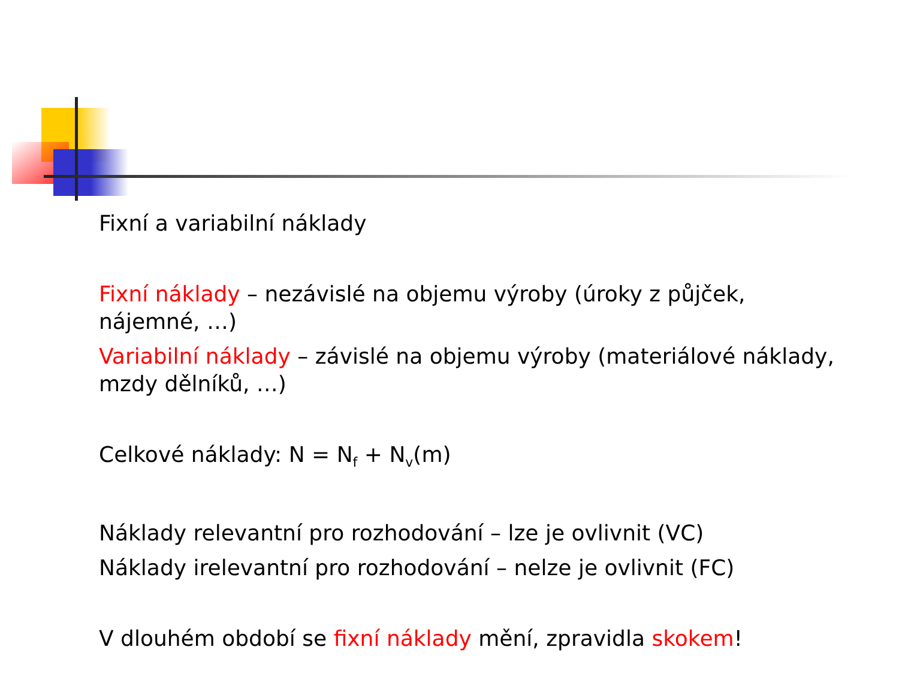Fixní a variabilní náklady
Fixní náklady – nezávislé na objemu výroby (úroky z půjček, nájemné, …)
Variabilní náklady – závislé na objemu výroby (materiálové náklady, mzdy dělníků, …)
Celkové náklady: N = N<sub>f</sub> + N<sub>v</sub>(m)
Náklady relevantní pro rozhodování – lze je ovlivnit (VC)
Náklady irelevantní pro rozhodování – nelze je ovlivnit (FC)
V dlouhém období se fixní náklady mění, zpravidla skokem!